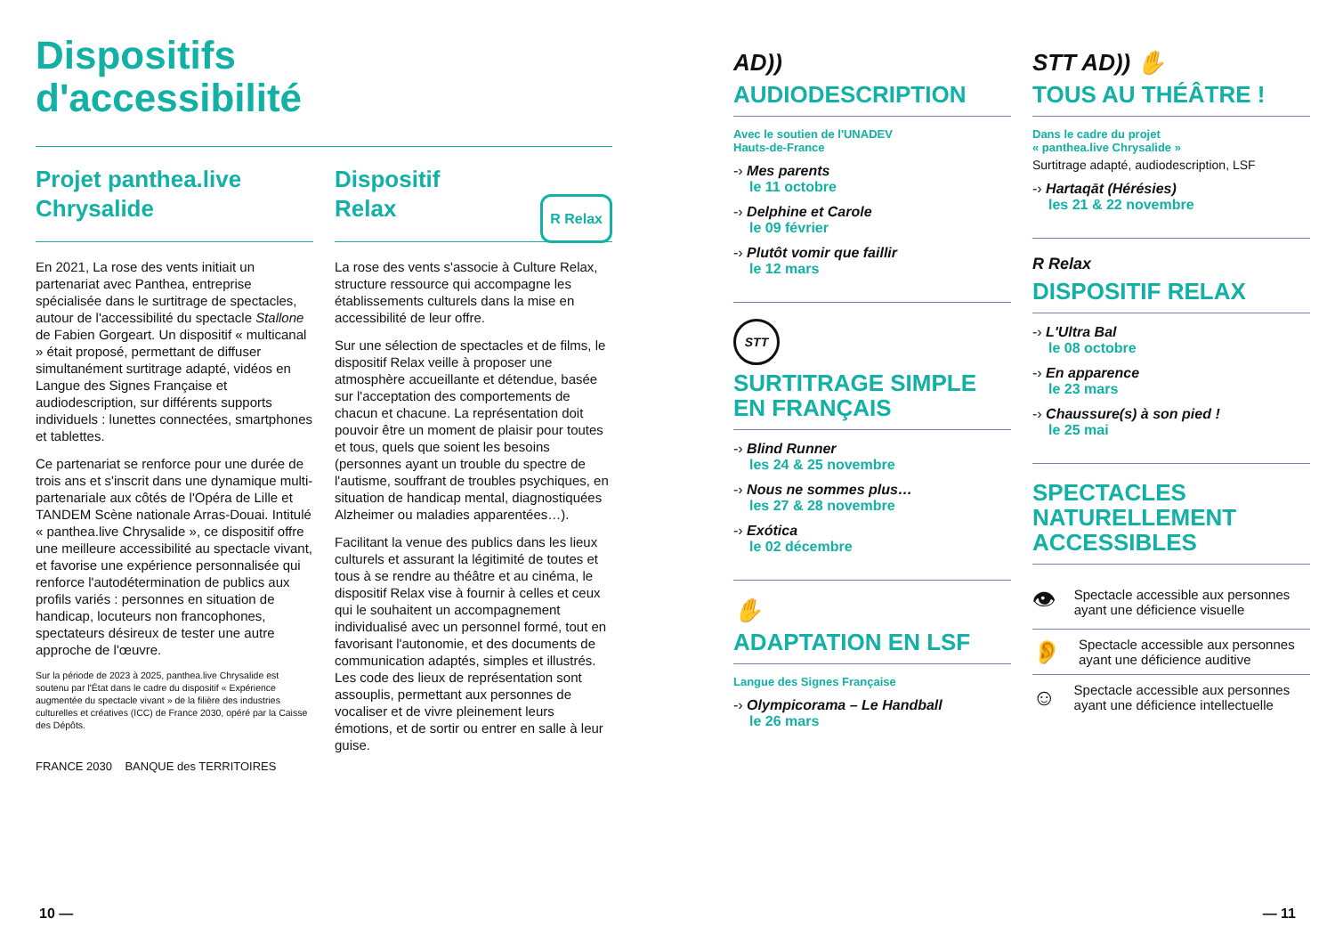Dispositifs
d'accessibilité
Projet panthea.live Chrysalide
En 2021, La rose des vents initiait un partenariat avec Panthea, entreprise spécialisée dans le surtitrage de spectacles, autour de l'accessibilité du spectacle Stallone de Fabien Gorgeart. Un dispositif « multicanal » était proposé, permettant de diffuser simultanément surtitrage adapté, vidéos en Langue des Signes Française et audiodescription, sur différents supports individuels : lunettes connectées, smartphones et tablettes.
Ce partenariat se renforce pour une durée de trois ans et s'inscrit dans une dynamique multi-partenariale aux côtés de l'Opéra de Lille et TANDEM Scène nationale Arras-Douai. Intitulé « panthea.live Chrysalide », ce dispositif offre une meilleure accessibilité au spectacle vivant, et favorise une expérience personnalisée qui renforce l'autodétermination de publics aux profils variés : personnes en situation de handicap, locuteurs non francophones, spectateurs désireux de tester une autre approche de l'œuvre.
Sur la période de 2023 à 2025, panthea.live Chrysalide est soutenu par l'État dans le cadre du dispositif « Expérience augmentée du spectacle vivant » de la filière des industries culturelles et créatives (ICC) de France 2030, opéré par la Caisse des Dépôts.
FRANCE 2030 BANQUE des TERRITOIRES
Dispositif
Relax R Relax
La rose des vents s'associe à Culture Relax, structure ressource qui accompagne les établissements culturels dans la mise en accessibilité de leur offre.
Sur une sélection de spectacles et de films, le dispositif Relax veille à proposer une atmosphère accueillante et détendue, basée sur l'acceptation des comportements de chacun et chacune. La représentation doit pouvoir être un moment de plaisir pour toutes et tous, quels que soient les besoins (personnes ayant un trouble du spectre de l'autisme, souffrant de troubles psychiques, en situation de handicap mental, diagnostiquées Alzheimer ou maladies apparentées…).
Facilitant la venue des publics dans les lieux culturels et assurant la légitimité de toutes et tous à se rendre au théâtre et au cinéma, le dispositif Relax vise à fournir à celles et ceux qui le souhaitent un accompagnement individualisé avec un personnel formé, tout en favorisant l'autonomie, et des documents de communication adaptés, simples et illustrés. Les code des lieux de représentation sont assouplis, permettant aux personnes de vocaliser et de vivre pleinement leurs émotions, et de sortir ou entrer en salle à leur guise.
AD))
AUDIODESCRIPTION
Avec le soutien de l'UNADEV
Hauts-de-France
-› Mes parents
le 11 octobre
-› Delphine et Carole
le 09 février
-› Plutôt vomir que faillir
le 12 mars
STT
SURTITRAGE SIMPLE EN FRANÇAIS
-› Blind Runner
les 24 & 25 novembre
-› Nous ne sommes plus…
les 27 & 28 novembre
-› Exótica
le 02 décembre
✋
ADAPTATION EN LSF
Langue des Signes Française
-› Olympicorama – Le Handball
le 26 mars
STT AD)) ✋
TOUS AU THÉÂTRE !
Dans le cadre du projet
« panthea.live Chrysalide »
Surtitrage adapté, audiodescription, LSF
-› Hartaqāt (Hérésies)
les 21 & 22 novembre
R Relax
DISPOSITIF RELAX
-› L'Ultra Bal
le 08 octobre
-› En apparence
le 23 mars
-› Chaussure(s) à son pied !
le 25 mai
SPECTACLES NATURELLEMENT ACCESSIBLES
👁 Spectacle accessible aux personnes ayant une déficience visuelle
👂 Spectacle accessible aux personnes ayant une déficience auditive
☺ Spectacle accessible aux personnes ayant une déficience intellectuelle
10 — — 11